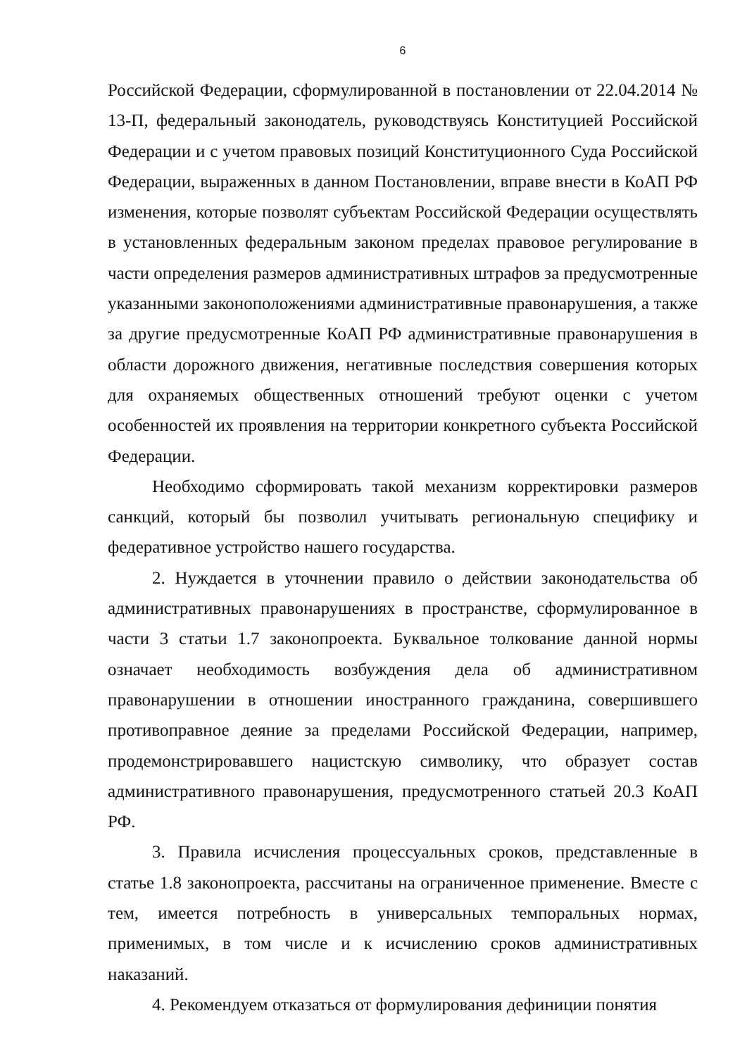6
Российской Федерации, сформулированной в постановлении от 22.04.2014 № 13-П, федеральный законодатель, руководствуясь Конституцией Российской Федерации и с учетом правовых позиций Конституционного Суда Российской Федерации, выраженных в данном Постановлении, вправе внести в КоАП РФ изменения, которые позволят субъектам Российской Федерации осуществлять в установленных федеральным законом пределах правовое регулирование в части определения размеров административных штрафов за предусмотренные указанными законоположениями административные правонарушения, а также за другие предусмотренные КоАП РФ административные правонарушения в области дорожного движения, негативные последствия совершения которых для охраняемых общественных отношений требуют оценки с учетом особенностей их проявления на территории конкретного субъекта Российской Федерации.
Необходимо сформировать такой механизм корректировки размеров санкций, который бы позволил учитывать региональную специфику и федеративное устройство нашего государства.
2. Нуждается в уточнении правило о действии законодательства об административных правонарушениях в пространстве, сформулированное в части 3 статьи 1.7 законопроекта. Буквальное толкование данной нормы означает необходимость возбуждения дела об административном правонарушении в отношении иностранного гражданина, совершившего противоправное деяние за пределами Российской Федерации, например, продемонстрировавшего нацистскую символику, что образует состав административного правонарушения, предусмотренного статьей 20.3 КоАП РФ.
3. Правила исчисления процессуальных сроков, представленные в статье 1.8 законопроекта, рассчитаны на ограниченное применение. Вместе с тем, имеется потребность в универсальных темпоральных нормах, применимых, в том числе и к исчислению сроков административных наказаний.
4. Рекомендуем отказаться от формулирования дефиниции понятия